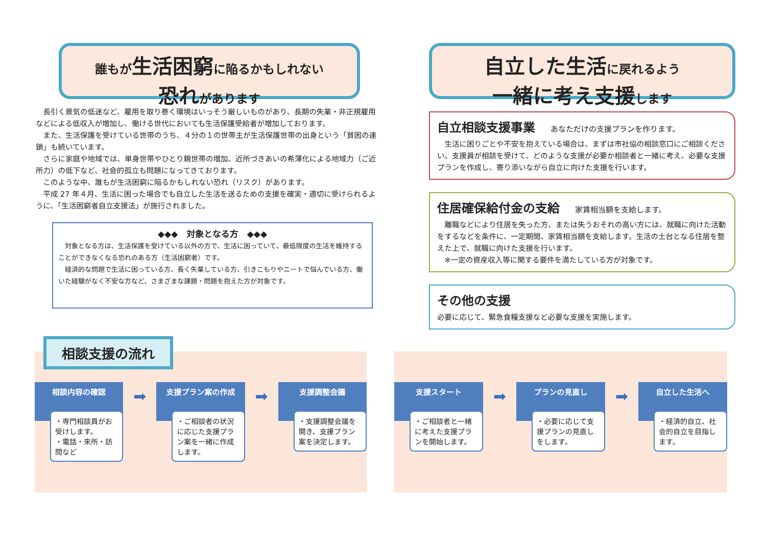誰もが 生活困窮 に陥るかもしれない
恐れ があります
　長引く景気の低迷など、雇用を取り巻く環境はいっそう厳しいものがあり、長期の失業・非正規雇用などによる低収入が増加し、働ける世代においても生活保護受給者が増加しております。
　また、生活保護を受けている世帯のうち、４分の１の世帯主が生活保護世帯の出身という「貧困の連鎖」も続いています。
　さらに家庭や地域では、単身世帯やひとり親世帯の増加、近所づきあいの希薄化による地域力（ご近所力）の低下など、社会的孤立も問題になってきております。
　このような中、誰もが生活困窮に陥るかもしれない恐れ（リスク）があります。
　平成 27 年４月、生活に困った場合でも自立した生活を送るための支援を確実・適切に受けられるように、「生活困窮者自立支援法」が施行されました。
◆◆◆　対象となる方　◆◆◆
　対象となる方は、生活保護を受けている以外の方で、生活に困っていて、最低限度の生活を維持することができなくなる恐れのある方（生活困窮者）です。
　経済的な問題で生活に困っている方、長く失業している方、引きこもりやニートで悩んでいる方、働いた経験がなく不安な方など、さまざまな課題・問題を抱えた方が対象です。
自立した生活 に戻れるよう
一緒に考え支援 します
自立相談支援事業 あなただけの支援プランを作ります。
　生活に困りごとや不安を抱えている場合は、まずは市社協の相談窓口にご相談ください。支援員が相談を受けて、どのような支援が必要か相談者と一緒に考え、必要な支援プランを作成し、寄り添いながら自立に向けた支援を行います。
住居確保給付金の支給 家賃相当額を支給します。
　離職などにより住居を失った方、または失うおそれの高い方には、就職に向けた活動をするなどを条件に、一定期間、家賃相当額を支給します。生活の土台となる住居を整えた上で、就職に向けた支援を行います。
　※一定の資産収入等に関する要件を満たしている方が対象です。
その他の支援
必要に応じて、緊急食糧支援など必要な支援を実施します。
相談支援の流れ
相談内容の確認
・専門相談員がお受けします。
・電話・来所・訪問など
➡
支援プラン案の作成
・ご相談者の状況に応じた支援プラン案を一緒に作成します。
➡
支援調整会議
・支援調整会議を開き、支援プラン案を決定します。
支援スタート
・ご相談者と一緒に考えた支援プランを開始します。
➡
プランの見直し
・必要に応じて支援プランの見直しをします。
➡
自立した生活へ
・経済的自立、社会的自立を目指します。